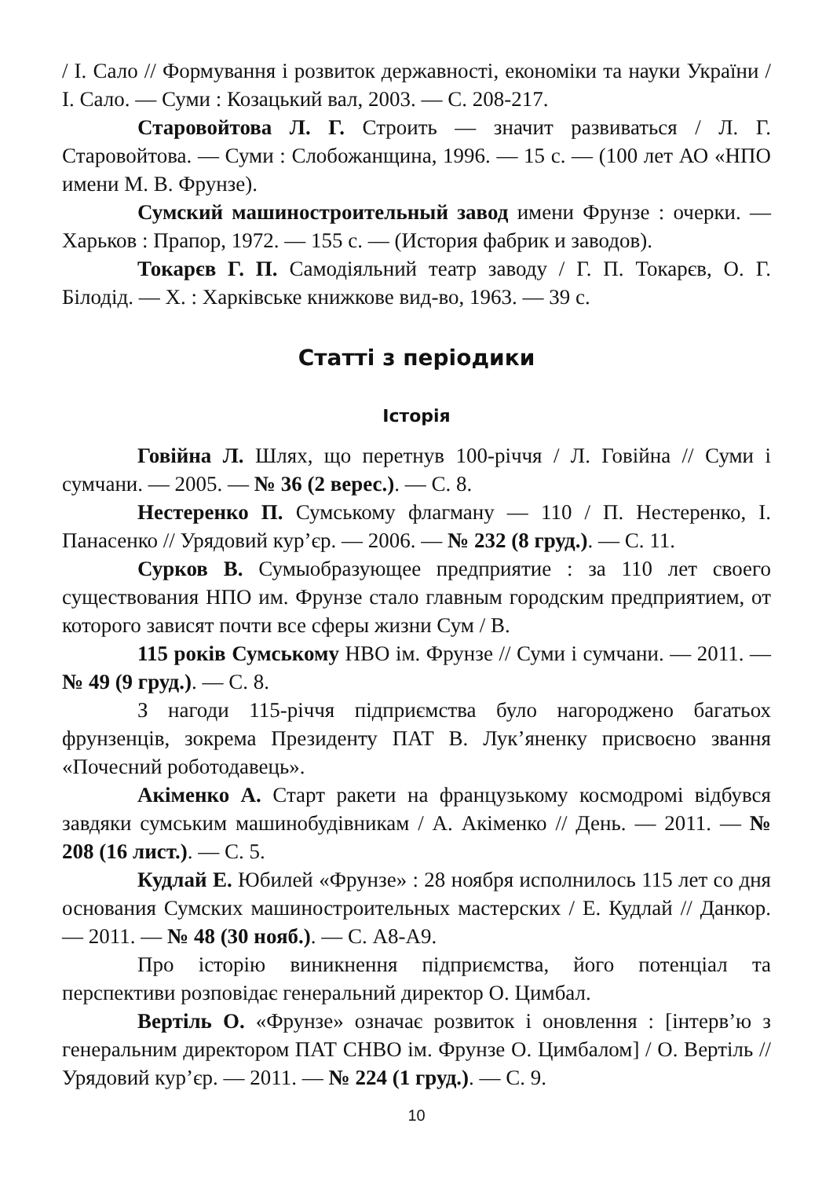/ І. Сало // Формування і розвиток державності, економіки та науки України / І. Сало. — Суми : Козацький вал, 2003. — С. 208-217.
Старовойтова Л. Г. Строить — значит развиваться / Л. Г. Старовойтова. — Суми : Слобожанщина, 1996. — 15 с. — (100 лет АО «НПО имени М. В. Фрунзе).
Сумский машиностроительный завод имени Фрунзе : очерки. — Харьков : Прапор, 1972. — 155 с. — (История фабрик и заводов).
Токарєв Г. П. Самодіяльний театр заводу / Г. П. Токарєв, О. Г. Білодід. — Х. : Харківське книжкове вид-во, 1963. — 39 с.
Статті з періодики
Історія
Говійна Л. Шлях, що перетнув 100-річчя / Л. Говійна // Суми і сумчани. — 2005. — № 36 (2 верес.). — С. 8.
Нестеренко П. Сумському флагману — 110 / П. Нестеренко, І. Панасенко // Урядовий кур’єр. — 2006. — № 232 (8 груд.). — С. 11.
Сурков В. Сумыобразующее предприятие : за 110 лет своего существования НПО им. Фрунзе стало главным городским предприятием, от которого зависят почти все сферы жизни Сум / В.
115 років Сумському НВО ім. Фрунзе // Суми і сумчани. — 2011. — № 49 (9 груд.). — С. 8.
З нагоди 115-річчя підприємства було нагороджено багатьох фрунзенців, зокрема Президенту ПАТ В. Лук’яненку присвоєно звання «Почесний роботодавець».
Акіменко А. Старт ракети на французькому космодромі відбувся завдяки сумським машинобудівникам / А. Акіменко // День. — 2011. — № 208 (16 лист.). — С. 5.
Кудлай Е. Юбилей «Фрунзе» : 28 ноября исполнилось 115 лет со дня основания Сумских машиностроительных мастерских / Е. Кудлай // Данкор. — 2011. — № 48 (30 нояб.). — С. А8-А9.
Про історію виникнення підприємства, його потенціал та перспективи розповідає генеральний директор О. Цимбал.
Вертіль О. «Фрунзе» означає розвиток і оновлення : [інтерв’ю з генеральним директором ПАТ СНВО ім. Фрунзе О. Цимбалом] / О. Вертіль // Урядовий кур’єр. — 2011. — № 224 (1 груд.). — С. 9.
10